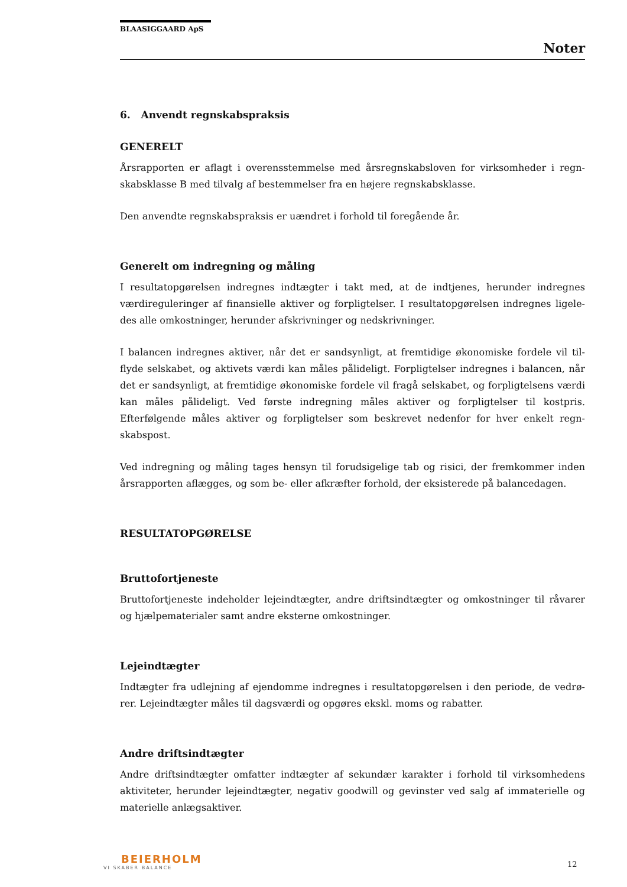BLAASIGGAARD ApS
Noter
6. Anvendt regnskabspraksis
GENERELT
Årsrapporten er aflagt i overensstemmelse med årsregnskabsloven for virksomheder i regn-skabsklasse B med tilvalg af bestemmelser fra en højere regnskabsklasse.
Den anvendte regnskabspraksis er uændret i forhold til foregående år.
Generelt om indregning og måling
I resultatopgørelsen indregnes indtægter i takt med, at de indtjenes, herunder indregnes værdireguleringer af finansielle aktiver og forpligtelser. I resultatopgørelsen indregnes ligele-des alle omkostninger, herunder afskrivninger og nedskrivninger.
I balancen indregnes aktiver, når det er sandsynligt, at fremtidige økonomiske fordele vil til-flyde selskabet, og aktivets værdi kan måles pålideligt. Forpligtelser indregnes i balancen, når det er sandsynligt, at fremtidige økonomiske fordele vil fragå selskabet, og forpligtelsens værdi kan måles pålideligt. Ved første indregning måles aktiver og forpligtelser til kostpris. Efterfølgende måles aktiver og forpligtelser som beskrevet nedenfor for hver enkelt regn-skabspost.
Ved indregning og måling tages hensyn til forudsigelige tab og risici, der fremkommer inden årsrapporten aflægges, og som be- eller afkræfter forhold, der eksisterede på balancedagen.
RESULTATOPGØRELSE
Bruttofortjeneste
Bruttofortjeneste indeholder lejeindtægter, andre driftsindtægter og omkostninger til råvarer og hjælpematerialer samt andre eksterne omkostninger.
Lejeindtægter
Indtægter fra udlejning af ejendomme indregnes i resultatopgørelsen i den periode, de vedrø-rer. Lejeindtægter måles til dagsværdi og opgøres ekskl. moms og rabatter.
Andre driftsindtægter
Andre driftsindtægter omfatter indtægter af sekundær karakter i forhold til virksomhedens aktiviteter, herunder lejeindtægter, negativ goodwill og gevinster ved salg af immaterielle og materielle anlægsaktiver.
BEIERHOLM
VI SKABER BALANCE
12